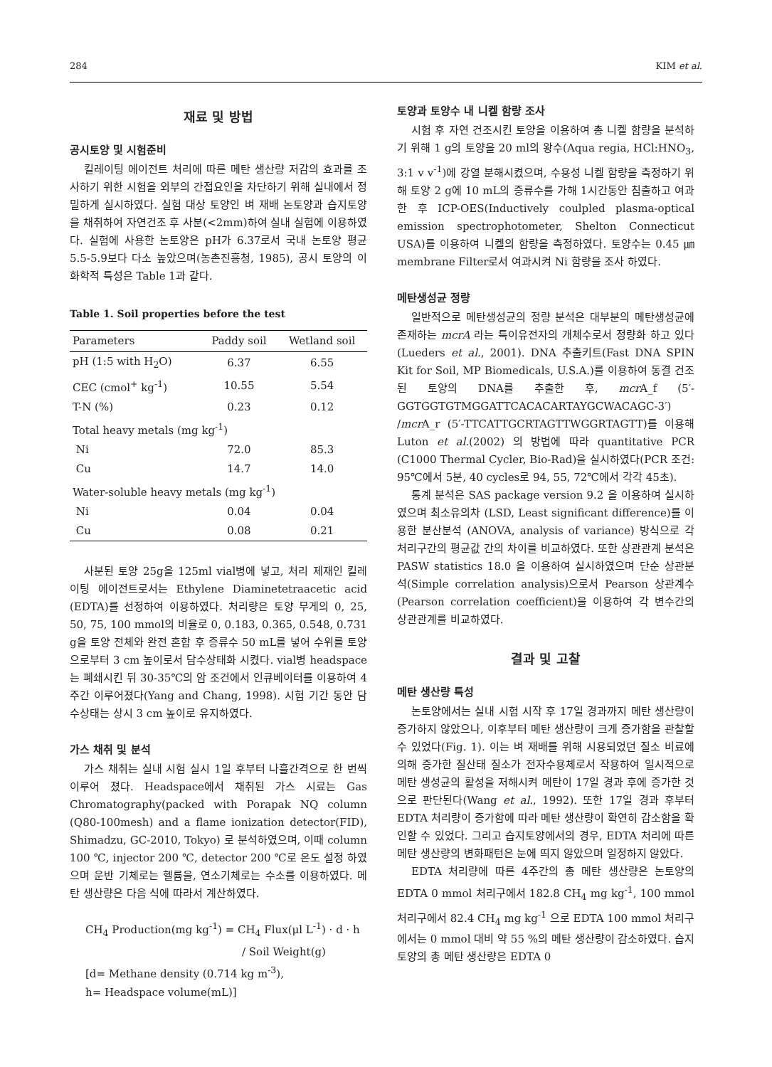284 KIM et al.
재료 및 방법
공시토양 및 시험준비
킬레이팅 에이전트 처리에 따른 메탄 생산량 저감의 효과를 조사하기 위한 시험을 외부의 간접요인을 차단하기 위해 실내에서 정밀하게 실시하였다. 실험 대상 토양인 벼 재배 논토양과 습지토양을 채취하여 자연건조 후 사분(<2mm)하여 실내 실험에 이용하였다. 실험에 사용한 논토양은 pH가 6.37로서 국내 논토양 평균 5.5-5.9보다 다소 높았으며(농촌진흥청, 1985), 공시 토양의 이화학적 특성은 Table 1과 같다.
Table 1. Soil properties before the test
| Parameters | Paddy soil | Wetland soil |
| --- | --- | --- |
| pH (1:5 with H<sub>2</sub>O) | 6.37 | 6.55 |
| CEC (cmol<sup>+</sup> kg<sup>-1</sup>) | 10.55 | 5.54 |
| T-N (%) | 0.23 | 0.12 |
| Total heavy metals (mg kg<sup>-1</sup>) | | |
| Ni | 72.0 | 85.3 |
| Cu | 14.7 | 14.0 |
| Water-soluble heavy metals (mg kg<sup>-1</sup>) | | |
| Ni | 0.04 | 0.04 |
| Cu | 0.08 | 0.21 |
사분된 토양 25g을 125ml vial병에 넣고, 처리 제재인 킬레이팅 에이전트로서는 Ethylene Diaminetetraacetic acid (EDTA)를 선정하여 이용하였다. 처리량은 토양 무게의 0, 25, 50, 75, 100 mmol의 비율로 0, 0.183, 0.365, 0.548, 0.731 g을 토양 전체와 완전 혼합 후 증류수 50 mL를 넣어 수위를 토양으로부터 3 cm 높이로서 담수상태화 시켰다. vial병 headspace는 폐쇄시킨 뒤 30-35℃의 암 조건에서 인큐베이터를 이용하여 4주간 이루어졌다(Yang and Chang, 1998). 시험 기간 동안 담수상태는 상시 3 cm 높이로 유지하였다.
가스 채취 및 분석
가스 채취는 실내 시험 실시 1일 후부터 나흘간격으로 한 번씩 이루어 졌다. Headspace에서 채취된 가스 시료는 Gas Chromatography(packed with Porapak NQ column (Q80-100mesh) and a flame ionization detector(FID), Shimadzu, GC-2010, Tokyo) 로 분석하였으며, 이때 column 100 ℃, injector 200 ℃, detector 200 ℃로 온도 설정 하였으며 운반 기체로는 헬륨을, 연소기체로는 수소를 이용하였다. 메탄 생산량은 다음 식에 따라서 계산하였다.
CH<sub>4</sub> Production(mg kg<sup>-1</sup>) = CH<sub>4</sub> Flux(μl L<sup>-1</sup>) · d · h
/ Soil Weight(g)
[d= Methane density (0.714 kg m<sup>-3</sup>),
h= Headspace volume(mL)]
토양과 토양수 내 니켈 함량 조사
시험 후 자연 건조시킨 토양을 이용하여 총 니켈 함량을 분석하기 위해 1 g의 토양을 20 ml의 왕수(Aqua regia, HCl:HNO<sub>3</sub>, 3:1 v v<sup>-1</sup>)에 강열 분해시켰으며, 수용성 니켈 함량을 측정하기 위해 토양 2 g에 10 mL의 증류수를 가해 1시간동안 침출하고 여과한 후 ICP-OES(Inductively coulpled plasma-optical emission spectrophotometer, Shelton Connecticut USA)를 이용하여 니켈의 함량을 측정하였다. 토양수는 0.45 ㎛ membrane Filter로서 여과시켜 Ni 함량을 조사 하였다.
메탄생성균 정량
일반적으로 메탄생성균의 정량 분석은 대부분의 메탄생성균에 존재하는 mcrA 라는 특이유전자의 개체수로서 정량화 하고 있다(Lueders et al., 2001). DNA 추출키트(Fast DNA SPIN Kit for Soil, MP Biomedicals, U.S.A.)를 이용하여 동결 건조된 토양의 DNA를 추출한 후, mcr A_f (5′-GGTGGTGTMGGATTCACACARTAYGCWACAGC-3′) /mcr A_r (5′-TTCATTGCRTAGTTWGGRTAGTT)를 이용해 Luton et al.(2002) 의 방법에 따라 quantitative PCR (C1000 Thermal Cycler, Bio-Rad)을 실시하였다(PCR 조건: 95℃에서 5분, 40 cycles로 94, 55, 72℃에서 각각 45초).
통계 분석은 SAS package version 9.2 을 이용하여 실시하였으며 최소유의차 (LSD, Least significant difference)를 이용한 분산분석 (ANOVA, analysis of variance) 방식으로 각 처리구간의 평균값 간의 차이를 비교하였다. 또한 상관관계 분석은 PASW statistics 18.0 을 이용하여 실시하였으며 단순 상관분석(Simple correlation analysis)으로서 Pearson 상관계수 (Pearson correlation coefficient)을 이용하여 각 변수간의 상관관계를 비교하였다.
결과 및 고찰
메탄 생산량 특성
논토양에서는 실내 시험 시작 후 17일 경과까지 메탄 생산량이 증가하지 않았으나, 이후부터 메탄 생산량이 크게 증가함을 관찰할 수 있었다(Fig. 1). 이는 벼 재배를 위해 시용되었던 질소 비료에 의해 증가한 질산태 질소가 전자수용체로서 작용하여 일시적으로 메탄 생성균의 활성을 저해시켜 메탄이 17일 경과 후에 증가한 것으로 판단된다(Wang et al., 1992). 또한 17일 경과 후부터 EDTA 처리량이 증가함에 따라 메탄 생산량이 확연히 감소함을 확인할 수 있었다. 그리고 습지토양에서의 경우, EDTA 처리에 따른 메탄 생산량의 변화패턴은 눈에 띄지 않았으며 일정하지 않았다.
EDTA 처리량에 따른 4주간의 총 메탄 생산량은 논토양의 EDTA 0 mmol 처리구에서 182.8 CH<sub>4</sub> mg kg<sup>-1</sup>, 100 mmol 처리구에서 82.4 CH<sub>4</sub> mg kg<sup>-1</sup> 으로 EDTA 100 mmol 처리구에서는 0 mmol 대비 약 55 %의 메탄 생산량이 감소하였다. 습지토양의 총 메탄 생산량은 EDTA 0